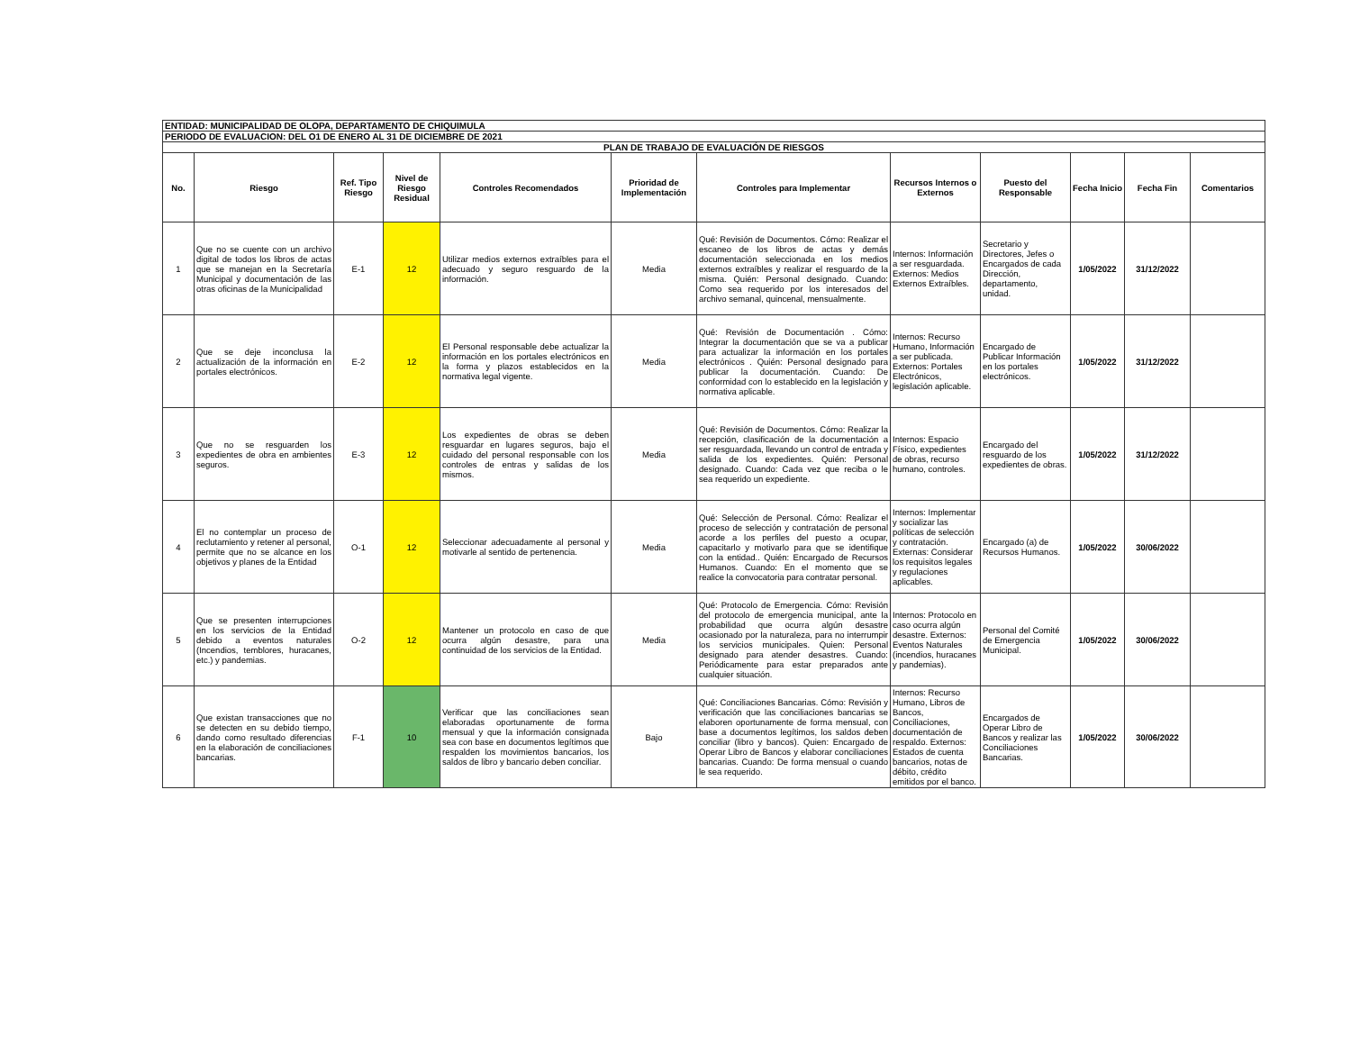| ENTIDAD: MUNICIPALIDAD DE OLOPA, DEPARTAMENTO DE CHIQUIMULA | | | | | | | | | | | |
| PERIODO DE EVALUACION: DEL O1 DE ENERO AL 31 DE DICIEMBRE DE 2021 | | | | | | | | | | | |
| PLAN DE TRABAJO DE EVALUACIÓN DE RIESGOS | | | | | | | | | | | |
| No. | Riesgo | Ref. Tipo Riesgo | Nivel de Riesgo Residual | Controles Recomendados | Prioridad de Implementación | Controles para Implementar | Recursos Internos o Externos | Puesto del Responsable | Fecha Inicio | Fecha Fin | Comentarios |
| 1 | Que no se cuente con un archivo digital de todos los libros de actas que se manejan en la Secretaría Municipal y documentación de las otras oficinas de la Municipalidad | E-1 | 12 | Utilizar medios externos extraíbles para el adecuado y seguro resguardo de la información. | Media | Qué: Revisión de Documentos. Cómo: Realizar el escaneo de los libros de actas y demás documentación seleccionada en los medios externos extraíbles y realizar el resguardo de la misma. Quién: Personal designado. Cuando: Como sea requerido por los interesados del archivo semanal, quincenal, mensualmente. | Internos: Información a ser resguardada. Externos: Medios Externos Extraíbles. | Secretario y Directores, Jefes o Encargados de cada Dirección, departamento, unidad. | 1/05/2022 | 31/12/2022 | |
| 2 | Que se deje inconclusa la actualización de la información en portales electrónicos. | E-2 | 12 | El Personal responsable debe actualizar la información en los portales electrónicos en la forma y plazos establecidos en la normativa legal vigente. | Media | Qué: Revisión de Documentación . Cómo: Integrar la documentación que se va a publicar para actualizar la información en los portales electrónicos . Quién: Personal designado para publicar la documentación. Cuando: De conformidad con lo establecido en la legislación y normativa aplicable. | Internos: Recurso Humano, Información a ser publicada. Externos: Portales Electrónicos, legislación aplicable. | Encargado de Publicar Información en los portales electrónicos. | 1/05/2022 | 31/12/2022 | |
| 3 | Que no se resguarden los expedientes de obra en ambientes seguros. | E-3 | 12 | Los expedientes de obras se deben resguardar en lugares seguros, bajo el cuidado del personal responsable con los controles de entras y salidas de los mismos. | Media | Qué: Revisión de Documentos. Cómo: Realizar la recepción, clasificación de la documentación a ser resguardada, llevando un control de entrada y salida de los expedientes. Quién: Personal designado. Cuando: Cada vez que reciba o le sea requerido un expediente. | Internos: Espacio Físico, expedientes de obras, recurso humano, controles. | Encargado del resguardo de los expedientes de obras. | 1/05/2022 | 31/12/2022 | |
| 4 | El no contemplar un proceso de reclutamiento y retener al personal, permite que no se alcance en los objetivos y planes de la Entidad | O-1 | 12 | Seleccionar adecuadamente al personal y motivarle al sentido de pertenencia. | Media | Qué: Selección de Personal. Cómo: Realizar el proceso de selección y contratación de personal acorde a los perfiles del puesto a ocupar, capacitarlo y motivarlo para que se identifique con la entidad.. Quién: Encargado de Recursos Humanos. Cuando: En el momento que se realice la convocatoria para contratar personal. | Internos: Implementar y socializar las políticas de selección y contratación. Externas: Considerar los requisitos legales y regulaciones aplicables. | Encargado (a) de Recursos Humanos. | 1/05/2022 | 30/06/2022 | |
| 5 | Que se presenten interrupciones en los servicios de la Entidad debido a eventos naturales (Incendios, temblores, huracanes, etc.) y pandemias. | O-2 | 12 | Mantener un protocolo en caso de que ocurra algún desastre, para una continuidad de los servicios de la Entidad. | Media | Qué: Protocolo de Emergencia. Cómo: Revisión del protocolo de emergencia municipal, ante la probabilidad que ocurra algún desastre ocasionado por la naturaleza, para no interrumpir los servicios municipales. Quien: Personal designado para atender desastres. Cuando: Periódicamente para estar preparados ante cualquier situación. | Internos: Protocolo en caso ocurra algún desastre. Externos: Eventos Naturales (incendios, huracanes y pandemias). | Personal del Comité de Emergencia Municipal. | 1/05/2022 | 30/06/2022 | |
| 6 | Que existan transacciones que no se detecten en su debido tiempo, dando como resultado diferencias en la elaboración de conciliaciones bancarias. | F-1 | 10 | Verificar que las conciliaciones sean elaboradas oportunamente de forma mensual y que la información consignada sea con base en documentos legítimos que respalden los movimientos bancarios, los saldos de libro y bancario deben conciliar. | Bajo | Qué: Conciliaciones Bancarias. Cómo: Revisión y verificación que las conciliaciones bancarias se elaboren oportunamente de forma mensual, con base a documentos legítimos, los saldos deben conciliar (libro y bancos). Quien: Encargado de Operar Libro de Bancos y elaborar conciliaciones bancarias. Cuando: De forma mensual o cuando le sea requerido. | Internos: Recurso Humano, Libros de Bancos, Conciliaciones, documentación de respaldo. Externos: Estados de cuenta bancarios, notas de débito, crédito emitidos por el banco. | Encargados de Operar Libro de Bancos y realizar las Conciliaciones Bancarias. | 1/05/2022 | 30/06/2022 | |